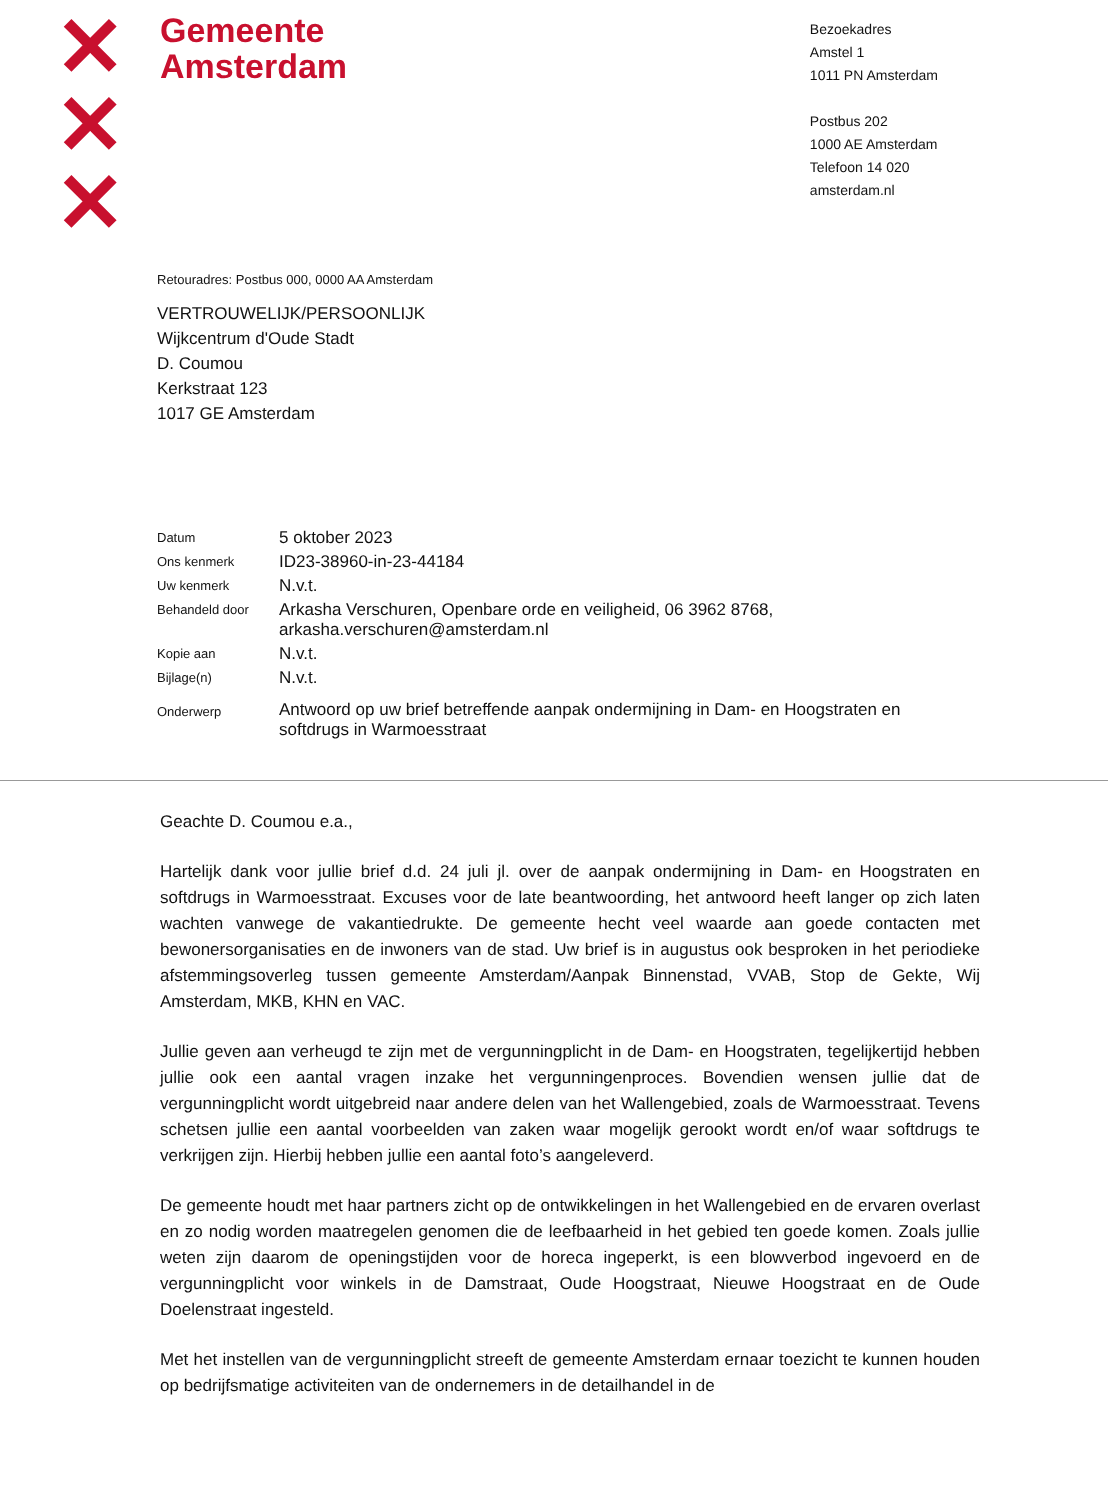✕
✕
✕
Gemeente
Amsterdam
Bezoekadres
Amstel 1
1011 PN Amsterdam
Postbus 202
1000 AE Amsterdam
Telefoon 14 020
amsterdam.nl
Retouradres: Postbus 000, 0000 AA Amsterdam
VERTROUWELIJK/PERSOONLIJK
Wijkcentrum d'Oude Stadt
D. Coumou
Kerkstraat 123
1017 GE Amsterdam
| Datum | 5 oktober 2023 |
| Ons kenmerk | ID23-38960-in-23-44184 |
| Uw kenmerk | N.v.t. |
| Behandeld door | Arkasha Verschuren, Openbare orde en veiligheid, 06 3962 8768, arkasha.verschuren@amsterdam.nl |
| Kopie aan | N.v.t. |
| Bijlage(n) | N.v.t. |
| Onderwerp | Antwoord op uw brief betreffende aanpak ondermijning in Dam- en Hoogstraten en softdrugs in Warmoesstraat |
Geachte D. Coumou e.a.,
Hartelijk dank voor jullie brief d.d. 24 juli jl. over de aanpak ondermijning in Dam- en Hoogstraten en softdrugs in Warmoesstraat. Excuses voor de late beantwoording, het antwoord heeft langer op zich laten wachten vanwege de vakantiedrukte. De gemeente hecht veel waarde aan goede contacten met bewonersorganisaties en de inwoners van de stad. Uw brief is in augustus ook besproken in het periodieke afstemmingsoverleg tussen gemeente Amsterdam/Aanpak Binnenstad, VVAB, Stop de Gekte, Wij Amsterdam, MKB, KHN en VAC.
Jullie geven aan verheugd te zijn met de vergunningplicht in de Dam- en Hoogstraten, tegelijkertijd hebben jullie ook een aantal vragen inzake het vergunningenproces. Bovendien wensen jullie dat de vergunningplicht wordt uitgebreid naar andere delen van het Wallengebied, zoals de Warmoesstraat. Tevens schetsen jullie een aantal voorbeelden van zaken waar mogelijk gerookt wordt en/of waar softdrugs te verkrijgen zijn. Hierbij hebben jullie een aantal foto’s aangeleverd.
De gemeente houdt met haar partners zicht op de ontwikkelingen in het Wallengebied en de ervaren overlast en zo nodig worden maatregelen genomen die de leefbaarheid in het gebied ten goede komen. Zoals jullie weten zijn daarom de openingstijden voor de horeca ingeperkt, is een blowverbod ingevoerd en de vergunningplicht voor winkels in de Damstraat, Oude Hoogstraat, Nieuwe Hoogstraat en de Oude Doelenstraat ingesteld.
Met het instellen van de vergunningplicht streeft de gemeente Amsterdam ernaar toezicht te kunnen houden op bedrijfsmatige activiteiten van de ondernemers in de detailhandel in de